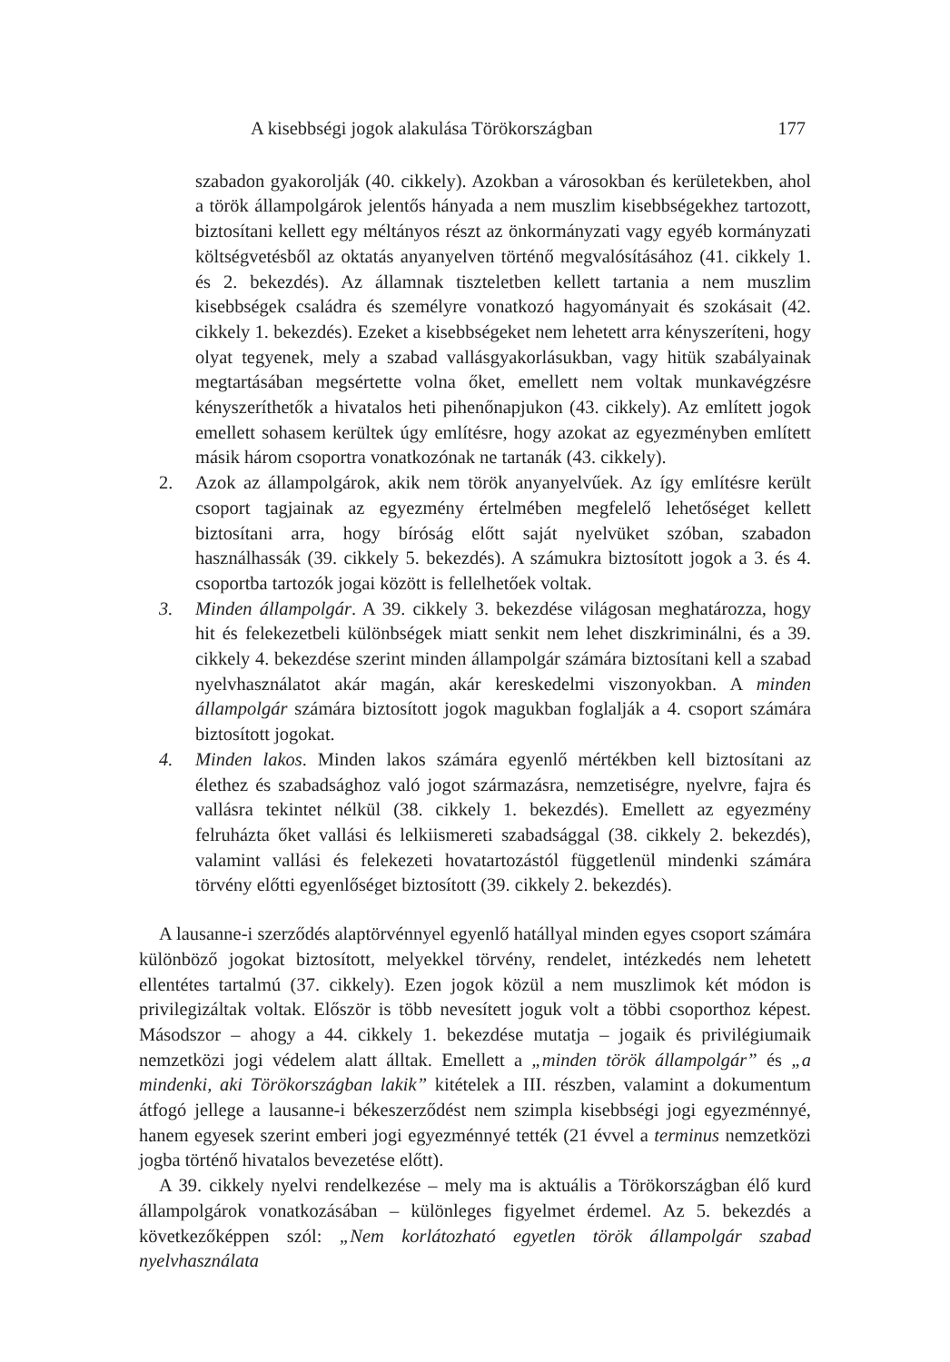A kisebbségi jogok alakulása Törökországban 177
szabadon gyakorolják (40. cikkely). Azokban a városokban és kerületekben, ahol a török állampolgárok jelentős hányada a nem muszlim kisebbségekhez tartozott, biztosítani kellett egy méltányos részt az önkormányzati vagy egyéb kormányzati költségvetésből az oktatás anyanyelven történő megvalósításához (41. cikkely 1. és 2. bekezdés). Az államnak tiszteletben kellett tartania a nem muszlim kisebbségek családra és személyre vonatkozó hagyományait és szokásait (42. cikkely 1. bekezdés). Ezeket a kisebbségeket nem lehetett arra kényszeríteni, hogy olyat tegyenek, mely a szabad vallásgyakorlásukban, vagy hitük szabályainak megtartásában megsértette volna őket, emellett nem voltak munkavégzésre kényszeríthetők a hivatalos heti pihenőnapjukon (43. cikkely). Az említett jogok emellett sohasem kerültek úgy említésre, hogy azokat az egyezményben említett másik három csoportra vonatkozónak ne tartanák (43. cikkely).
2. Azok az állampolgárok, akik nem török anyanyelvűek. Az így említésre került csoport tagjainak az egyezmény értelmében megfelelő lehetőséget kellett biztosítani arra, hogy bíróság előtt saját nyelvüket szóban, szabadon használhassák (39. cikkely 5. bekezdés). A számukra biztosított jogok a 3. és 4. csoportba tartozók jogai között is fellelhetőek voltak.
3. Minden állampolgár. A 39. cikkely 3. bekezdése világosan meghatározza, hogy hit és felekezetbeli különbségek miatt senkit nem lehet diszkriminálni, és a 39. cikkely 4. bekezdése szerint minden állampolgár számára biztosítani kell a szabad nyelvhasználatot akár magán, akár kereskedelmi viszonyokban. A minden állampolgár számára biztosított jogok magukban foglalják a 4. csoport számára biztosított jogokat.
4. Minden lakos. Minden lakos számára egyenlő mértékben kell biztosítani az élethez és szabadsághoz való jogot származásra, nemzetiségre, nyelvre, fajra és vallásra tekintet nélkül (38. cikkely 1. bekezdés). Emellett az egyezmény felruházta őket vallási és lelkiismereti szabadsággal (38. cikkely 2. bekezdés), valamint vallási és felekezeti hovatartozástól függetlenül mindenki számára törvény előtti egyenlőséget biztosított (39. cikkely 2. bekezdés).
A lausanne-i szerződés alaptörvénnyel egyenlő hatállyal minden egyes csoport számára különböző jogokat biztosított, melyekkel törvény, rendelet, intézkedés nem lehetett ellentétes tartalmú (37. cikkely). Ezen jogok közül a nem muszlimok két módon is privilegizáltak voltak. Először is több nevesített joguk volt a többi csoporthoz képest. Másodszor – ahogy a 44. cikkely 1. bekezdése mutatja – jogaik és privilégiumaik nemzetközi jogi védelem alatt álltak. Emellett a „minden török állampolgár” és „a mindenki, aki Törökországban lakik” kitételek a III. részben, valamint a dokumentum átfogó jellege a lausanne-i békeszerződést nem szimpla kisebbségi jogi egyezménnyé, hanem egyesek szerint emberi jogi egyezménnyé tették (21 évvel a terminus nemzetközi jogba történő hivatalos bevezetése előtt).
A 39. cikkely nyelvi rendelkezése – mely ma is aktuális a Törökországban élő kurd állampolgárok vonatkozásában – különleges figyelmet érdemel. Az 5. bekezdés a következőképpen szól: „Nem korlátozható egyetlen török állampolgár szabad nyelvhasználata